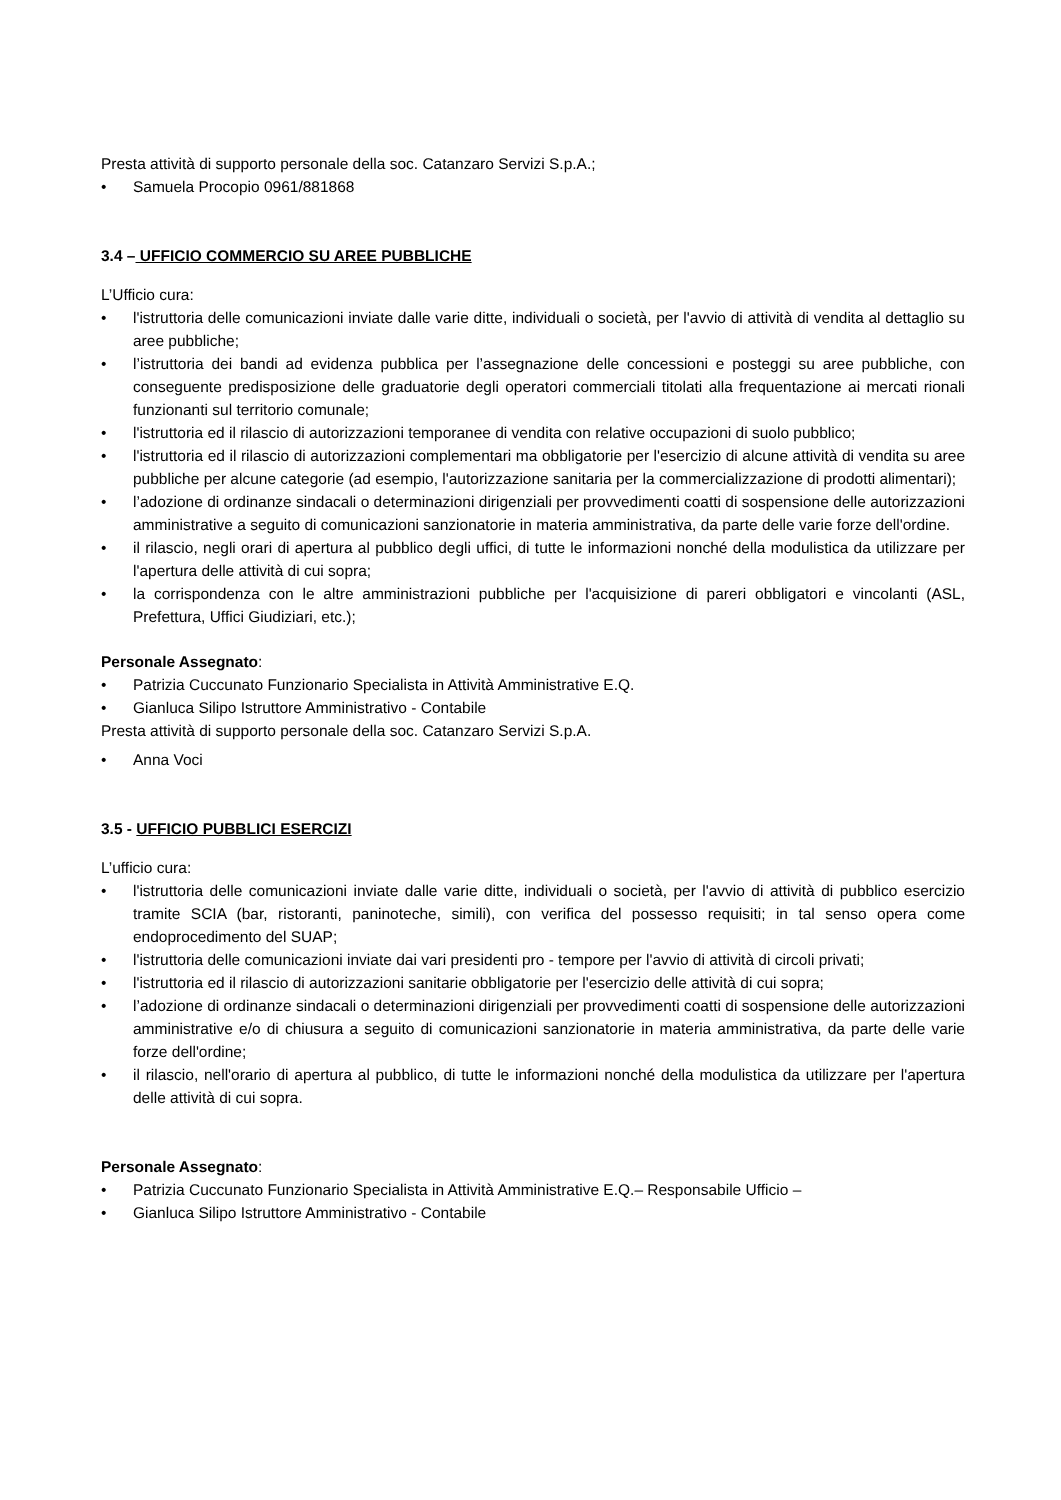Presta attività di supporto personale della soc. Catanzaro Servizi S.p.A.;
• Samuela Procopio 0961/881868
3.4 – UFFICIO COMMERCIO SU AREE PUBBLICHE
L’Ufficio cura:
• l'istruttoria delle comunicazioni inviate dalle varie ditte, individuali o società, per l'avvio di attività di vendita al dettaglio su aree pubbliche;
• l’istruttoria dei bandi ad evidenza pubblica per l’assegnazione delle concessioni e posteggi su aree pubbliche, con conseguente predisposizione delle graduatorie degli operatori commerciali titolati alla frequentazione ai mercati rionali funzionanti sul territorio comunale;
• l'istruttoria ed il rilascio di autorizzazioni temporanee di vendita con relative occupazioni di suolo pubblico;
• l'istruttoria ed il rilascio di autorizzazioni complementari ma obbligatorie per l'esercizio di alcune attività di vendita su aree pubbliche per alcune categorie (ad esempio, l'autorizzazione sanitaria per la commercializzazione di prodotti alimentari);
• l’adozione di ordinanze sindacali o determinazioni dirigenziali per provvedimenti coatti di sospensione delle autorizzazioni amministrative a seguito di comunicazioni sanzionatorie in materia amministrativa, da parte delle varie forze dell'ordine.
• il rilascio, negli orari di apertura al pubblico degli uffici, di tutte le informazioni nonché della modulistica da utilizzare per l'apertura delle attività di cui sopra;
• la corrispondenza con le altre amministrazioni pubbliche per l'acquisizione di pareri obbligatori e vincolanti (ASL, Prefettura, Uffici Giudiziari, etc.);
Personale Assegnato:
• Patrizia Cuccunato Funzionario Specialista in Attività Amministrative E.Q.
• Gianluca Silipo Istruttore Amministrativo - Contabile
Presta attività di supporto personale della soc. Catanzaro Servizi S.p.A.
• Anna Voci
3.5 - UFFICIO PUBBLICI ESERCIZI
L’ufficio cura:
• l'istruttoria delle comunicazioni inviate dalle varie ditte, individuali o società, per l'avvio di attività di pubblico esercizio tramite SCIA (bar, ristoranti, paninoteche, simili), con verifica del possesso requisiti; in tal senso opera come endoprocedimento del SUAP;
• l'istruttoria delle comunicazioni inviate dai vari presidenti pro - tempore per l'avvio di attività di circoli privati;
• l'istruttoria ed il rilascio di autorizzazioni sanitarie obbligatorie per l'esercizio delle attività di cui sopra;
• l’adozione di ordinanze sindacali o determinazioni dirigenziali per provvedimenti coatti di sospensione delle autorizzazioni amministrative e/o di chiusura a seguito di comunicazioni sanzionatorie in materia amministrativa, da parte delle varie forze dell'ordine;
• il rilascio, nell'orario di apertura al pubblico, di tutte le informazioni nonché della modulistica da utilizzare per l'apertura delle attività di cui sopra.
Personale Assegnato:
• Patrizia Cuccunato Funzionario Specialista in Attività Amministrative E.Q.– Responsabile Ufficio –
• Gianluca Silipo Istruttore Amministrativo - Contabile